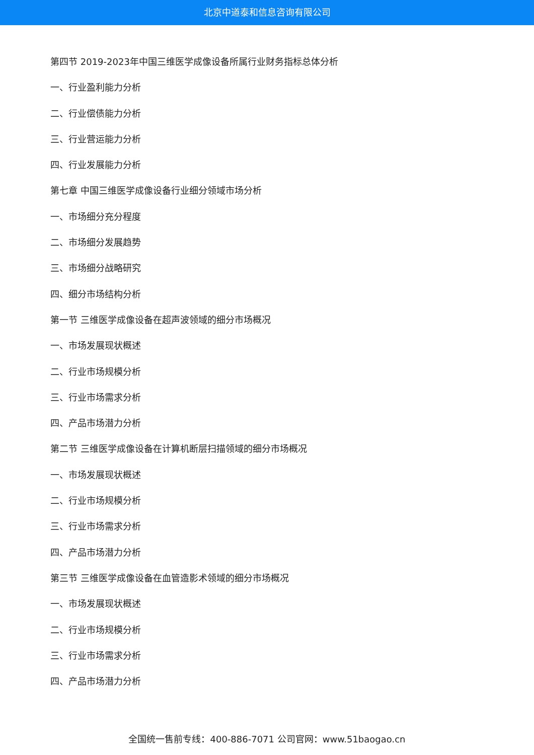北京中道泰和信息咨询有限公司
第四节 2019-2023年中国三维医学成像设备所属行业财务指标总体分析
一、行业盈利能力分析
二、行业偿债能力分析
三、行业营运能力分析
四、行业发展能力分析
第七章 中国三维医学成像设备行业细分领域市场分析
一、市场细分充分程度
二、市场细分发展趋势
三、市场细分战略研究
四、细分市场结构分析
第一节 三维医学成像设备在超声波领域的细分市场概况
一、市场发展现状概述
二、行业市场规模分析
三、行业市场需求分析
四、产品市场潜力分析
第二节 三维医学成像设备在计算机断层扫描领域的细分市场概况
一、市场发展现状概述
二、行业市场规模分析
三、行业市场需求分析
四、产品市场潜力分析
第三节 三维医学成像设备在血管造影术领域的细分市场概况
一、市场发展现状概述
二、行业市场规模分析
三、行业市场需求分析
四、产品市场潜力分析
全国统一售前专线：400-886-7071 公司官网：www.51baogao.cn